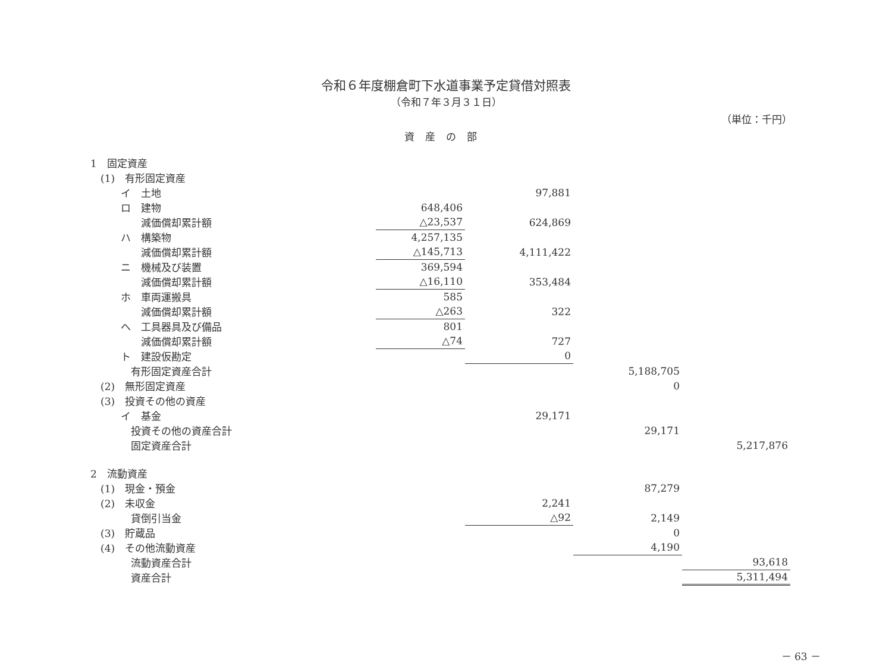令和６年度棚倉町下水道事業予定貸借対照表
（令和７年３月３１日）
（単位：千円）
資産の部
| 1 固定資産 | | | | |
| (1) 有形固定資産 | | | | |
| イ 土地 | | 97,881 | | |
| ロ 建物 | 648,406 | | | |
| 減価償却累計額 | △23,537 | 624,869 | | |
| ハ 構築物 | 4,257,135 | | | |
| 減価償却累計額 | △145,713 | 4,111,422 | | |
| ニ 機械及び装置 | 369,594 | | | |
| 減価償却累計額 | △16,110 | 353,484 | | |
| ホ 車両運搬具 | 585 | | | |
| 減価償却累計額 | △263 | 322 | | |
| ヘ 工具器具及び備品 | 801 | | | |
| 減価償却累計額 | △74 | 727 | | |
| ト 建設仮勘定 | | 0 | | |
| 有形固定資産合計 | | | 5,188,705 | |
| (2) 無形固定資産 | | | 0 | |
| (3) 投資その他の資産 | | | | |
| イ 基金 | | 29,171 | | |
| 投資その他の資産合計 | | | 29,171 | |
| 固定資産合計 | | | | 5,217,876 |
| 2 流動資産 | | | | |
| (1) 現金・預金 | | | 87,279 | |
| (2) 未収金 | | 2,241 | | |
| 貸倒引当金 | | △92 | 2,149 | |
| (3) 貯蔵品 | | | 0 | |
| (4) その他流動資産 | | | 4,190 | |
| 流動資産合計 | | | | 93,618 |
| 資産合計 | | | | 5,311,494 |
－ 63 －